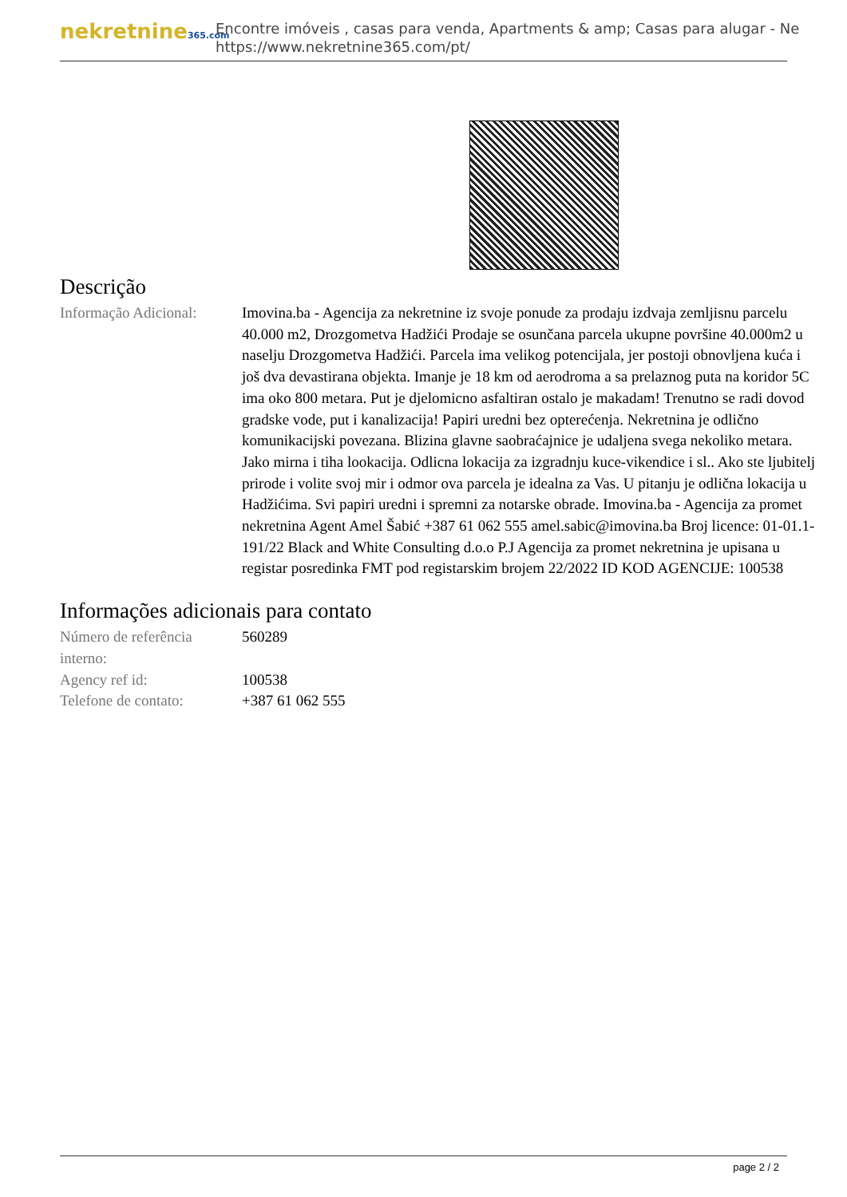nekretnine365.com
Encontre imóveis , casas para venda, Apartments & amp; Casas para alugar - Ne
https://www.nekretnine365.com/pt/
Descrição
| Informação Adicional: | Imovina.ba - Agencija za nekretnine iz svoje ponude za prodaju izdvaja zemljisnu parcelu 40.000 m2, Drozgometva Hadžići Prodaje se osunčana parcela ukupne površine 40.000m2 u naselju Drozgometva Hadžići. Parcela ima velikog potencijala, jer postoji obnovljena kuća i još dva devastirana objekta. Imanje je 18 km od aerodroma a sa prelaznog puta na koridor 5C ima oko 800 metara. Put je djelomicno asfaltiran ostalo je makadam! Trenutno se radi dovod gradske vode, put i kanalizacija! Papiri uredni bez opterećenja. Nekretnina je odlično komunikacijski povezana. Blizina glavne saobraćajnice je udaljena svega nekoliko metara. Jako mirna i tiha lookacija. Odlicna lokacija za izgradnju kuce-vikendice i sl.. Ako ste ljubitelj prirode i volite svoj mir i odmor ova parcela je idealna za Vas. U pitanju je odlična lokacija u Hadžićima. Svi papiri uredni i spremni za notarske obrade. Imovina.ba - Agencija za promet nekretnina Agent Amel Šabić +387 61 062 555 amel.sabic@imovina.ba Broj licence: 01-01.1-191/22 Black and White Consulting d.o.o P.J Agencija za promet nekretnina je upisana u registar posredinka FMT pod registarskim brojem 22/2022 ID KOD AGENCIJE: 100538 |
Informações adicionais para contato
| Número de referência interno: | 560289 |
| Agency ref id: | 100538 |
| Telefone de contato: | +387 61 062 555 |
page 2 / 2